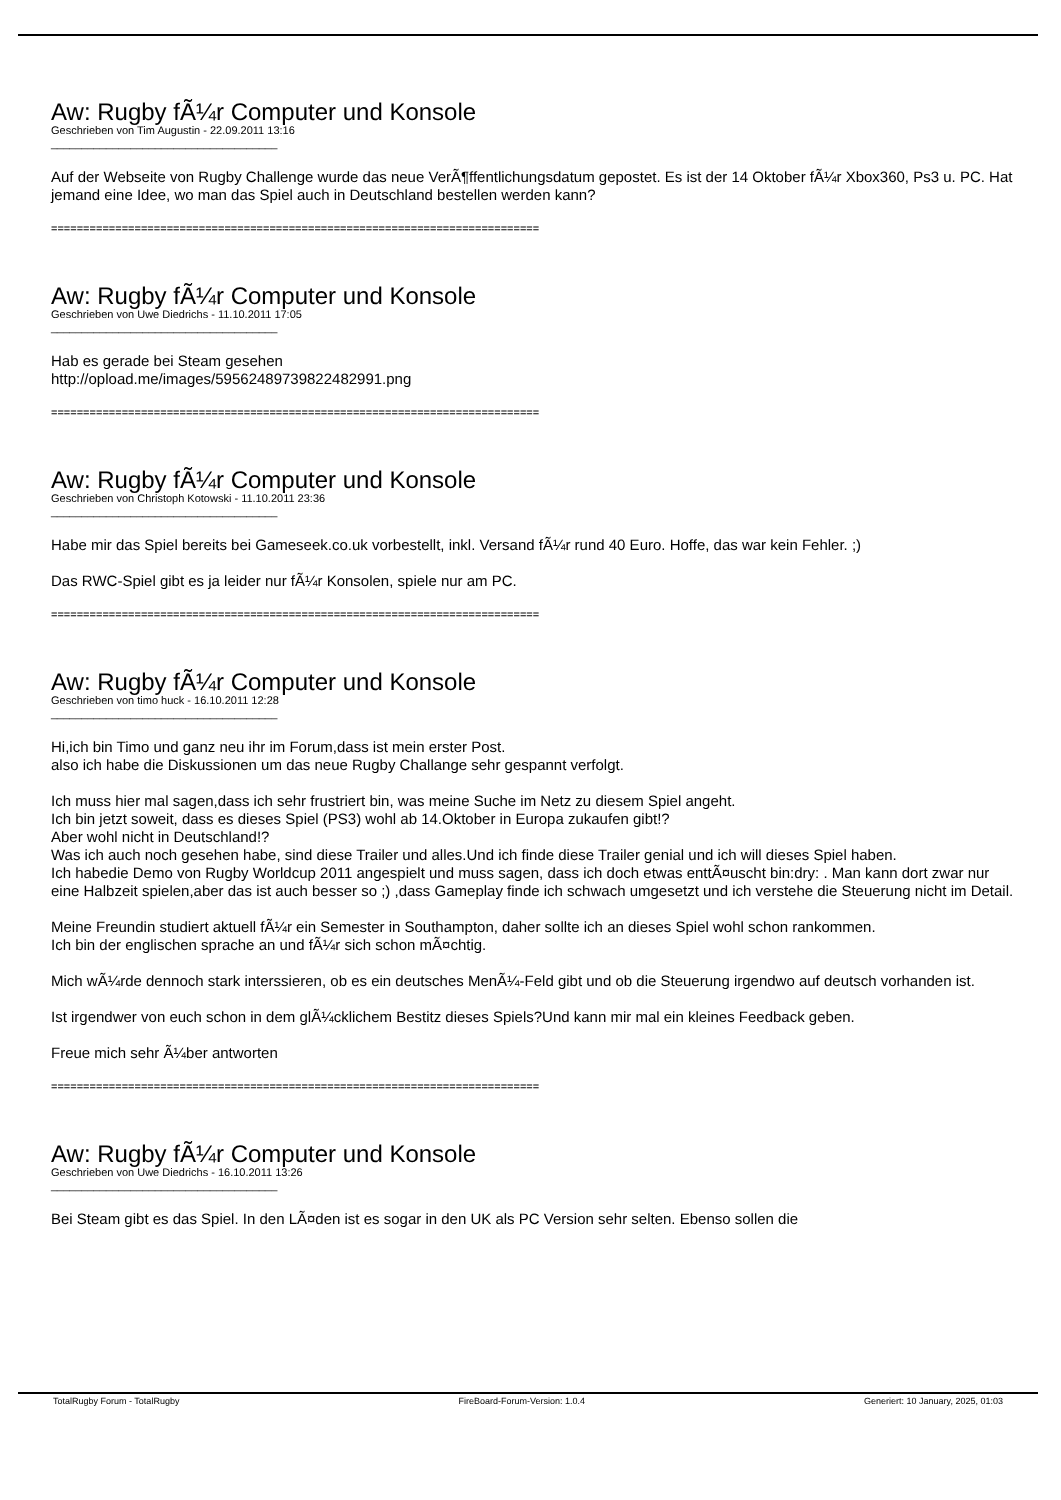Aw: Rugby fÃ¼r Computer und Konsole
Geschrieben von Tim Augustin - 22.09.2011 13:16
_____________________________________
Auf der Webseite von Rugby Challenge wurde das neue VerÃ¶ffentlichungsdatum gepostet. Es ist der 14 Oktober fÃ¼r Xbox360, Ps3 u. PC. Hat jemand eine Idee, wo man das Spiel auch in Deutschland bestellen werden kann?
============================================================================
Aw: Rugby fÃ¼r Computer und Konsole
Geschrieben von Uwe Diedrichs - 11.10.2011 17:05
_____________________________________
Hab es gerade bei Steam gesehen
http://opload.me/images/59562489739822482991.png
============================================================================
Aw: Rugby fÃ¼r Computer und Konsole
Geschrieben von Christoph Kotowski - 11.10.2011 23:36
_____________________________________
Habe mir das Spiel bereits bei Gameseek.co.uk vorbestellt, inkl. Versand fÃ¼r rund 40 Euro. Hoffe, das war kein Fehler. ;)
Das RWC-Spiel gibt es ja leider nur fÃ¼r Konsolen, spiele nur am PC.
============================================================================
Aw: Rugby fÃ¼r Computer und Konsole
Geschrieben von timo huck - 16.10.2011 12:28
_____________________________________
Hi,ich bin Timo und ganz neu ihr im Forum,dass ist mein erster Post.
also ich habe die Diskussionen um das neue Rugby Challange sehr gespannt verfolgt.
Ich muss hier mal sagen,dass ich sehr frustriert bin, was meine Suche im Netz zu diesem Spiel angeht.
Ich bin jetzt soweit, dass es dieses Spiel (PS3) wohl ab 14.Oktober in Europa zukaufen gibt!?
Aber wohl nicht in Deutschland!?
Was ich auch noch gesehen habe, sind diese Trailer und alles.Und ich finde diese Trailer genial und ich will dieses Spiel haben.
Ich habedie Demo von Rugby Worldcup 2011 angespielt und muss sagen, dass ich doch etwas enttÃ¤uscht bin:dry: . Man kann dort zwar nur eine Halbzeit spielen,aber das ist auch besser so ;) ,dass Gameplay finde ich schwach umgesetzt und ich verstehe die Steuerung nicht im Detail.
Meine Freundin studiert aktuell fÃ¼r ein Semester in Southampton, daher sollte ich an dieses Spiel wohl schon rankommen.
Ich bin der englischen sprache an und fÃ¼r sich schon mÃ¤chtig.
Mich wÃ¼rde dennoch stark interssieren, ob es ein deutsches MenÃ¼-Feld gibt und ob die Steuerung irgendwo auf deutsch vorhanden ist.
Ist irgendwer von euch schon in dem glÃ¼cklichem Bestitz dieses Spiels?Und kann mir mal ein kleines Feedback geben.
Freue mich sehr Ã¼ber antworten
============================================================================
Aw: Rugby fÃ¼r Computer und Konsole
Geschrieben von Uwe Diedrichs - 16.10.2011 13:26
_____________________________________
Bei Steam gibt es das Spiel. In den LÃ¤den ist es sogar in den UK als PC Version sehr selten. Ebenso sollen die
TotalRugby Forum - TotalRugby FireBoard-Forum-Version: 1.0.4 Generiert: 10 January, 2025, 01:03